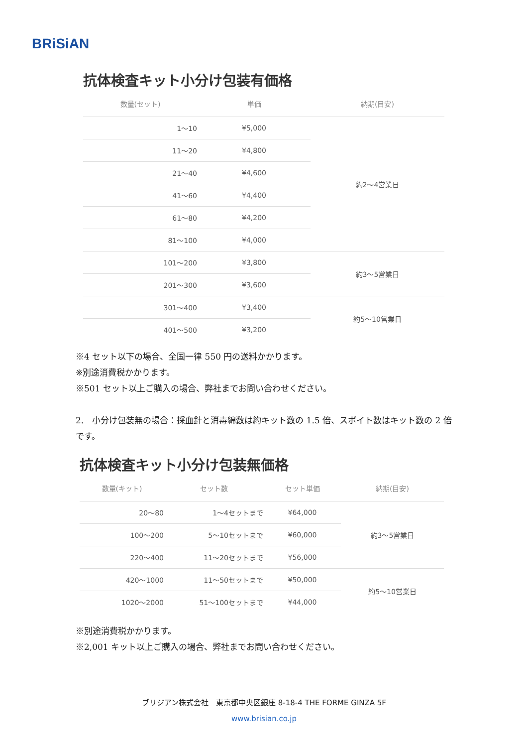BRiSiAN
抗体検査キット小分け包装有価格
| 数量(セット) | 単価 | 納期(目安) |
| --- | --- | --- |
| 1～10 | ¥5,000 | 約2～4営業日 |
| 11～20 | ¥4,800 | |
| 21～40 | ¥4,600 | |
| 41～60 | ¥4,400 | |
| 61～80 | ¥4,200 | |
| 81～100 | ¥4,000 | |
| 101～200 | ¥3,800 | 約3～5営業日 |
| 201～300 | ¥3,600 | |
| 301～400 | ¥3,400 | 約5～10営業日 |
| 401～500 | ¥3,200 | |
※4 セット以下の場合、全国一律 550 円の送料かかります。
※別途消費税かかります。
※501 セット以上ご購入の場合、弊社までお問い合わせください。
2.　小分け包装無の場合：採血針と消毒綿数は約キット数の 1.5 倍、スポイト数はキット数の 2 倍です。
抗体検査キット小分け包装無価格
| 数量(キット) | セット数 | セット単価 | 納期(目安) |
| --- | --- | --- | --- |
| 20～80 | 1～4セットまで | ¥64,000 | 約3～5営業日 |
| 100～200 | 5～10セットまで | ¥60,000 | |
| 220～400 | 11～20セットまで | ¥56,000 | |
| 420～1000 | 11～50セットまで | ¥50,000 | 約5～10営業日 |
| 1020～2000 | 51～100セットまで | ¥44,000 | |
※別途消費税かかります。
※2,001 キット以上ご購入の場合、弊社までお問い合わせください。
ブリジアン株式会社　東京都中央区銀座 8-18-4 THE FORME GINZA 5F
www.brisian.co.jp